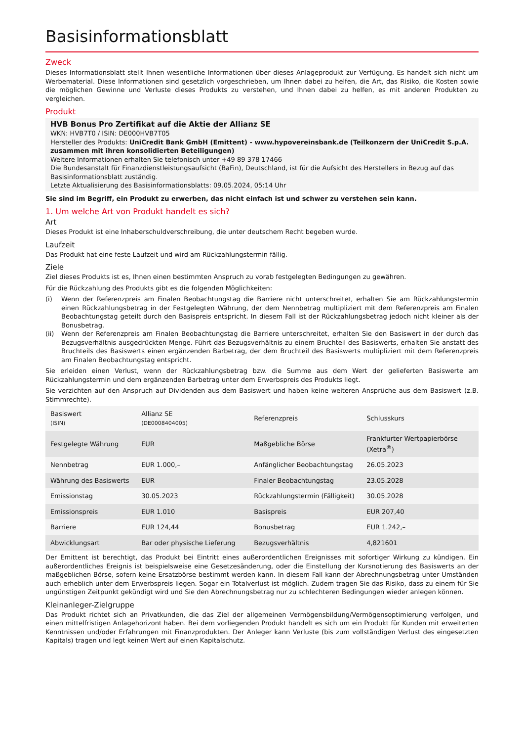Basisinformationsblatt
Zweck
Dieses Informationsblatt stellt Ihnen wesentliche Informationen über dieses Anlageprodukt zur Verfügung. Es handelt sich nicht um Werbematerial. Diese Informationen sind gesetzlich vorgeschrieben, um Ihnen dabei zu helfen, die Art, das Risiko, die Kosten sowie die möglichen Gewinne und Verluste dieses Produkts zu verstehen, und Ihnen dabei zu helfen, es mit anderen Produkten zu vergleichen.
Produkt
HVB Bonus Pro Zertifikat auf die Aktie der Allianz SE
WKN: HVB7T0 / ISIN: DE000HVB7T05
Hersteller des Produkts: UniCredit Bank GmbH (Emittent) - www.hypovereinsbank.de (Teilkonzern der UniCredit S.p.A. zusammen mit ihren konsolidierten Beteiligungen)
Weitere Informationen erhalten Sie telefonisch unter +49 89 378 17466
Die Bundesanstalt für Finanzdienstleistungsaufsicht (BaFin), Deutschland, ist für die Aufsicht des Herstellers in Bezug auf das Basisinformationsblatt zuständig.
Letzte Aktualisierung des Basisinformationsblatts: 09.05.2024, 05:14 Uhr
Sie sind im Begriff, ein Produkt zu erwerben, das nicht einfach ist und schwer zu verstehen sein kann.
1. Um welche Art von Produkt handelt es sich?
Art
Dieses Produkt ist eine Inhaberschuldverschreibung, die unter deutschem Recht begeben wurde.
Laufzeit
Das Produkt hat eine feste Laufzeit und wird am Rückzahlungstermin fällig.
Ziele
Ziel dieses Produkts ist es, Ihnen einen bestimmten Anspruch zu vorab festgelegten Bedingungen zu gewähren.
Für die Rückzahlung des Produkts gibt es die folgenden Möglichkeiten:
(i) Wenn der Referenzpreis am Finalen Beobachtungstag die Barriere nicht unterschreitet, erhalten Sie am Rückzahlungstermin einen Rückzahlungsbetrag in der Festgelegten Währung, der dem Nennbetrag multipliziert mit dem Referenzpreis am Finalen Beobachtungstag geteilt durch den Basispreis entspricht. In diesem Fall ist der Rückzahlungsbetrag jedoch nicht kleiner als der Bonusbetrag.
(ii) Wenn der Referenzpreis am Finalen Beobachtungstag die Barriere unterschreitet, erhalten Sie den Basiswert in der durch das Bezugsverhältnis ausgedrückten Menge. Führt das Bezugsverhältnis zu einem Bruchteil des Basiswerts, erhalten Sie anstatt des Bruchteils des Basiswerts einen ergänzenden Barbetrag, der dem Bruchteil des Basiswerts multipliziert mit dem Referenzpreis am Finalen Beobachtungstag entspricht.
Sie erleiden einen Verlust, wenn der Rückzahlungsbetrag bzw. die Summe aus dem Wert der gelieferten Basiswerte am Rückzahlungstermin und dem ergänzenden Barbetrag unter dem Erwerbspreis des Produkts liegt.
Sie verzichten auf den Anspruch auf Dividenden aus dem Basiswert und haben keine weiteren Ansprüche aus dem Basiswert (z.B. Stimmrechte).
| Basiswert (ISIN) | Allianz SE (DE0008404005) | Referenzpreis | Schlusskurs |
| Festgelegte Währung | EUR | Maßgebliche Börse | Frankfurter Wertpapierbörse (Xetra<sup>®</sup>) |
| Nennbetrag | EUR 1.000,– | Anfänglicher Beobachtungstag | 26.05.2023 |
| Währung des Basiswerts | EUR | Finaler Beobachtungstag | 23.05.2028 |
| Emissionstag | 30.05.2023 | Rückzahlungstermin (Fälligkeit) | 30.05.2028 |
| Emissionspreis | EUR 1.010 | Basispreis | EUR 207,40 |
| Barriere | EUR 124,44 | Bonusbetrag | EUR 1.242,– |
| Abwicklungsart | Bar oder physische Lieferung | Bezugsverhältnis | 4,821601 |
Der Emittent ist berechtigt, das Produkt bei Eintritt eines außerordentlichen Ereignisses mit sofortiger Wirkung zu kündigen. Ein außerordentliches Ereignis ist beispielsweise eine Gesetzesänderung, oder die Einstellung der Kursnotierung des Basiswerts an der maßgeblichen Börse, sofern keine Ersatzbörse bestimmt werden kann. In diesem Fall kann der Abrechnungsbetrag unter Umständen auch erheblich unter dem Erwerbspreis liegen. Sogar ein Totalverlust ist möglich. Zudem tragen Sie das Risiko, dass zu einem für Sie ungünstigen Zeitpunkt gekündigt wird und Sie den Abrechnungsbetrag nur zu schlechteren Bedingungen wieder anlegen können.
Kleinanleger-Zielgruppe
Das Produkt richtet sich an Privatkunden, die das Ziel der allgemeinen Vermögensbildung/Vermögensoptimierung verfolgen, und einen mittelfristigen Anlagehorizont haben. Bei dem vorliegenden Produkt handelt es sich um ein Produkt für Kunden mit erweiterten Kenntnissen und/oder Erfahrungen mit Finanzprodukten. Der Anleger kann Verluste (bis zum vollständigen Verlust des eingesetzten Kapitals) tragen und legt keinen Wert auf einen Kapitalschutz.